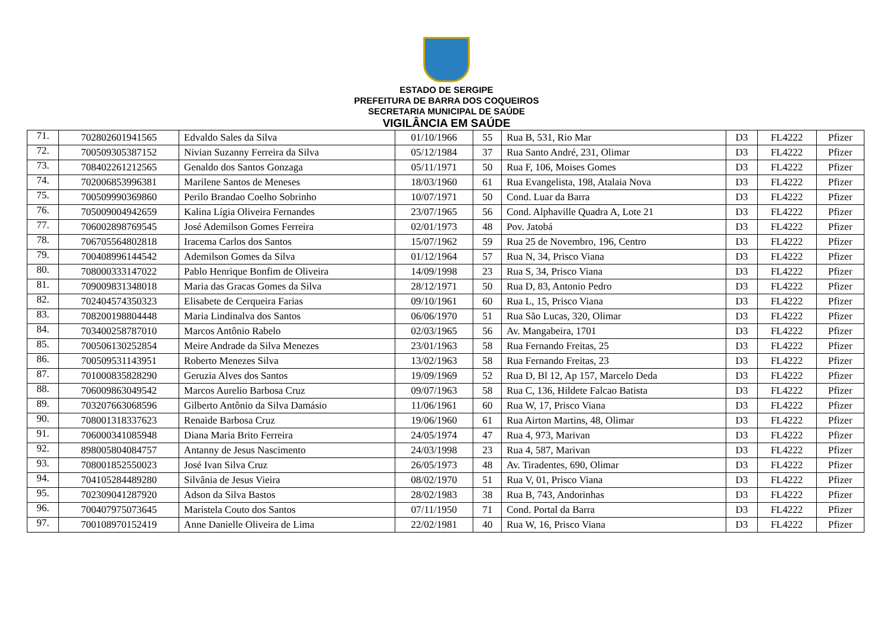ESTADO DE SERGIPE
PREFEITURA DE BARRA DOS COQUEIROS
SECRETARIA MUNICIPAL DE SAÚDE
VIGILÂNCIA EM SAÚDE
| 71. | 702802601941565 | Edvaldo Sales da Silva | 01/10/1966 | 55 | Rua B, 531, Rio Mar | D3 | FL4222 | Pfizer |
| 72. | 700509305387152 | Nivian Suzanny Ferreira da Silva | 05/12/1984 | 37 | Rua Santo André, 231, Olimar | D3 | FL4222 | Pfizer |
| 73. | 708402261212565 | Genaldo dos Santos Gonzaga | 05/11/1971 | 50 | Rua F, 106, Moises Gomes | D3 | FL4222 | Pfizer |
| 74. | 702006853996381 | Marilene Santos de Meneses | 18/03/1960 | 61 | Rua Evangelista, 198, Atalaia Nova | D3 | FL4222 | Pfizer |
| 75. | 700509990369860 | Perilo Brandao Coelho Sobrinho | 10/07/1971 | 50 | Cond. Luar da Barra | D3 | FL4222 | Pfizer |
| 76. | 705009004942659 | Kalina Lígia Oliveira Fernandes | 23/07/1965 | 56 | Cond. Alphaville Quadra A, Lote 21 | D3 | FL4222 | Pfizer |
| 77. | 706002898769545 | José Ademilson Gomes Ferreira | 02/01/1973 | 48 | Pov. Jatobá | D3 | FL4222 | Pfizer |
| 78. | 706705564802818 | Iracema Carlos dos Santos | 15/07/1962 | 59 | Rua 25 de Novembro, 196, Centro | D3 | FL4222 | Pfizer |
| 79. | 700408996144542 | Ademilson Gomes da Silva | 01/12/1964 | 57 | Rua N, 34, Prisco Viana | D3 | FL4222 | Pfizer |
| 80. | 708000333147022 | Pablo Henrique Bonfim de Oliveira | 14/09/1998 | 23 | Rua S, 34, Prisco Viana | D3 | FL4222 | Pfizer |
| 81. | 709009831348018 | Maria das Gracas Gomes da Silva | 28/12/1971 | 50 | Rua D, 83, Antonio Pedro | D3 | FL4222 | Pfizer |
| 82. | 702404574350323 | Elisabete de Cerqueira Farias | 09/10/1961 | 60 | Rua L, 15, Prisco Viana | D3 | FL4222 | Pfizer |
| 83. | 708200198804448 | Maria Lindinalva dos Santos | 06/06/1970 | 51 | Rua São Lucas, 320, Olimar | D3 | FL4222 | Pfizer |
| 84. | 703400258787010 | Marcos Antônio Rabelo | 02/03/1965 | 56 | Av. Mangabeira, 1701 | D3 | FL4222 | Pfizer |
| 85. | 700506130252854 | Meire Andrade da Silva Menezes | 23/01/1963 | 58 | Rua Fernando Freitas, 25 | D3 | FL4222 | Pfizer |
| 86. | 700509531143951 | Roberto Menezes Silva | 13/02/1963 | 58 | Rua Fernando Freitas, 23 | D3 | FL4222 | Pfizer |
| 87. | 701000835828290 | Geruzia Alves dos Santos | 19/09/1969 | 52 | Rua D, Bl 12, Ap 157, Marcelo Deda | D3 | FL4222 | Pfizer |
| 88. | 706009863049542 | Marcos Aurelio Barbosa Cruz | 09/07/1963 | 58 | Rua C, 136, Hildete Falcao Batista | D3 | FL4222 | Pfizer |
| 89. | 703207663068596 | Gilberto Antônio da Silva Damásio | 11/06/1961 | 60 | Rua W, 17, Prisco Viana | D3 | FL4222 | Pfizer |
| 90. | 708001318337623 | Renaide Barbosa Cruz | 19/06/1960 | 61 | Rua Airton Martins, 48, Olimar | D3 | FL4222 | Pfizer |
| 91. | 706000341085948 | Diana Maria Brito Ferreira | 24/05/1974 | 47 | Rua 4, 973, Marivan | D3 | FL4222 | Pfizer |
| 92. | 898005804084757 | Antanny de Jesus Nascimento | 24/03/1998 | 23 | Rua 4, 587, Marivan | D3 | FL4222 | Pfizer |
| 93. | 708001852550023 | José Ivan Silva Cruz | 26/05/1973 | 48 | Av. Tiradentes, 690, Olimar | D3 | FL4222 | Pfizer |
| 94. | 704105284489280 | Silvânia de Jesus Vieira | 08/02/1970 | 51 | Rua V, 01, Prisco Viana | D3 | FL4222 | Pfizer |
| 95. | 702309041287920 | Adson da Silva Bastos | 28/02/1983 | 38 | Rua B, 743, Andorinhas | D3 | FL4222 | Pfizer |
| 96. | 700407975073645 | Maristela Couto dos Santos | 07/11/1950 | 71 | Cond. Portal da Barra | D3 | FL4222 | Pfizer |
| 97. | 700108970152419 | Anne Danielle Oliveira de Lima | 22/02/1981 | 40 | Rua W, 16, Prisco Viana | D3 | FL4222 | Pfizer |